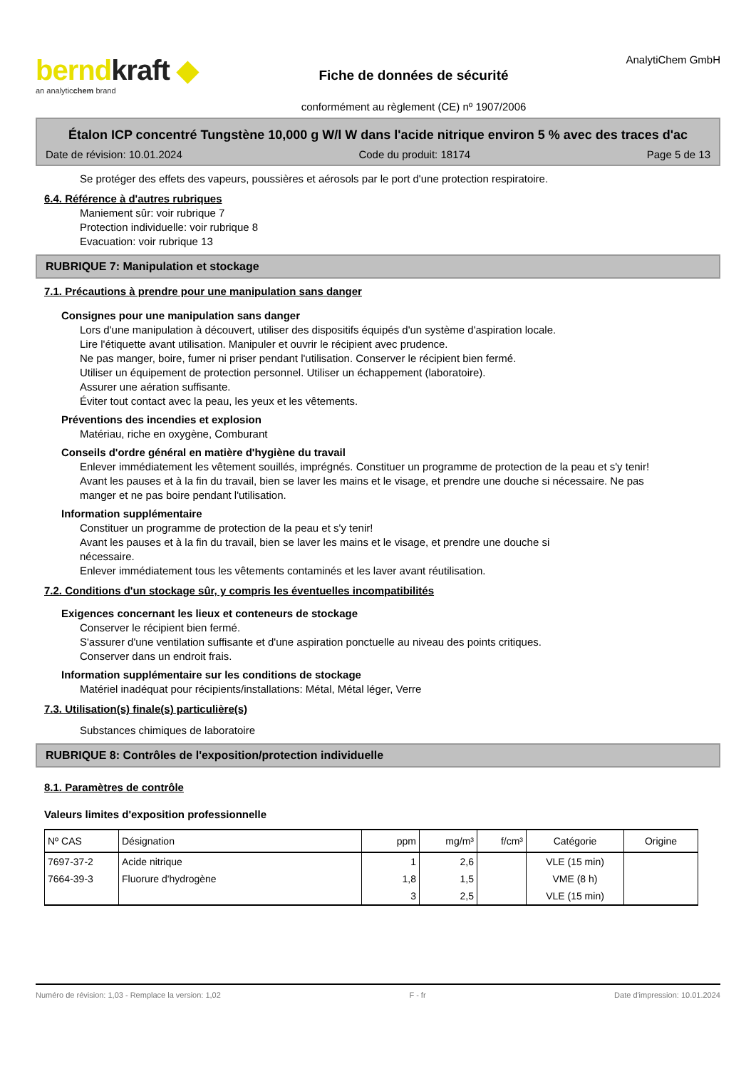berndkraft ◆
an analyticchem brand
Fiche de données de sécurité
conformément au règlement (CE) nº 1907/2006
AnalytiChem GmbH
Étalon ICP concentré Tungstène 10,000 g W/l W dans l'acide nitrique environ 5 % avec des traces d'ac
Date de révision: 10.01.2024 Code du produit: 18174 Page 5 de 13
Se protéger des effets des vapeurs, poussières et aérosols par le port d'une protection respiratoire.
6.4. Référence à d'autres rubriques
Maniement sûr: voir rubrique 7
Protection individuelle: voir rubrique 8
Evacuation: voir rubrique 13
RUBRIQUE 7: Manipulation et stockage
7.1. Précautions à prendre pour une manipulation sans danger
Consignes pour une manipulation sans danger
Lors d'une manipulation à découvert, utiliser des dispositifs équipés d'un système d'aspiration locale.
Lire l'étiquette avant utilisation. Manipuler et ouvrir le récipient avec prudence.
Ne pas manger, boire, fumer ni priser pendant l'utilisation. Conserver le récipient bien fermé.
Utiliser un équipement de protection personnel. Utiliser un échappement (laboratoire).
Assurer une aération suffisante.
Éviter tout contact avec la peau, les yeux et les vêtements.
Préventions des incendies et explosion
Matériau, riche en oxygène, Comburant
Conseils d'ordre général en matière d'hygiène du travail
Enlever immédiatement les vêtement souillés, imprégnés. Constituer un programme de protection de la peau et s'y tenir! Avant les pauses et à la fin du travail, bien se laver les mains et le visage, et prendre une douche si nécessaire. Ne pas manger et ne pas boire pendant l'utilisation.
Information supplémentaire
Constituer un programme de protection de la peau et s'y tenir!
Avant les pauses et à la fin du travail, bien se laver les mains et le visage, et prendre une douche si nécessaire.
Enlever immédiatement tous les vêtements contaminés et les laver avant réutilisation.
7.2. Conditions d'un stockage sûr, y compris les éventuelles incompatibilités
Exigences concernant les lieux et conteneurs de stockage
Conserver le récipient bien fermé.
S'assurer d'une ventilation suffisante et d'une aspiration ponctuelle au niveau des points critiques.
Conserver dans un endroit frais.
Information supplémentaire sur les conditions de stockage
Matériel inadéquat pour récipients/installations: Métal, Métal léger, Verre
7.3. Utilisation(s) finale(s) particulière(s)
Substances chimiques de laboratoire
RUBRIQUE 8: Contrôles de l'exposition/protection individuelle
8.1. Paramètres de contrôle
Valeurs limites d'exposition professionnelle
| Nº CAS | Désignation | ppm | mg/m³ | f/cm³ | Catégorie | Origine |
| --- | --- | --- | --- | --- | --- | --- |
| 7697-37-2 | Acide nitrique | 1 | 2,6 | | VLE (15 min) | |
| 7664-39-3 | Fluorure d'hydrogène | 1,8 | 1,5 | | VME (8 h) | |
| | | 3 | 2,5 | | VLE (15 min) | |
Numéro de révision: 1,03 - Remplace la version: 1,02 F - fr Date d'impression: 10.01.2024